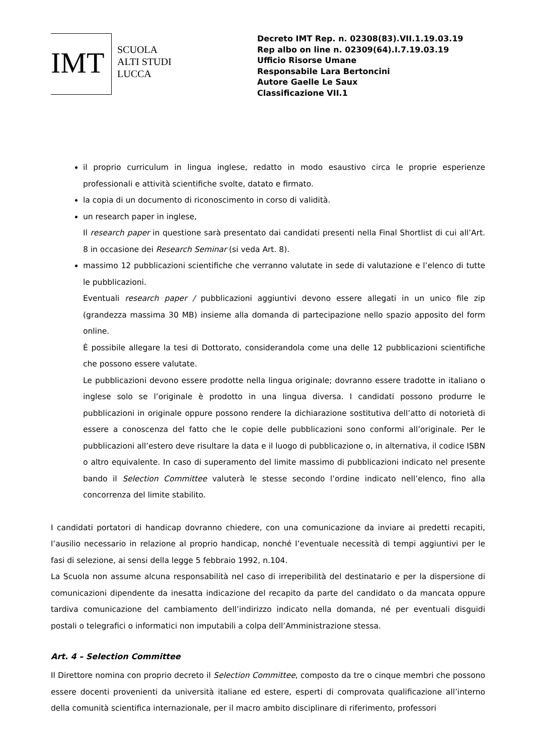IMT
SCUOLA
ALTI STUDI
LUCCA
Decreto IMT Rep. n. 02308(83).VII.1.19.03.19
Rep albo on line n. 02309(64).I.7.19.03.19
Ufficio Risorse Umane
Responsabile Lara Bertoncini
Autore Gaelle Le Saux
Classificazione VII.1
il proprio curriculum in lingua inglese, redatto in modo esaustivo circa le proprie esperienze professionali e attività scientifiche svolte, datato e firmato.
la copia di un documento di riconoscimento in corso di validità.
un research paper in inglese,
Il research paper in questione sarà presentato dai candidati presenti nella Final Shortlist di cui all’Art. 8 in occasione dei Research Seminar (si veda Art. 8).
massimo 12 pubblicazioni scientifiche che verranno valutate in sede di valutazione e l’elenco di tutte le pubblicazioni.
Eventuali research paper / pubblicazioni aggiuntivi devono essere allegati in un unico file zip (grandezza massima 30 MB) insieme alla domanda di partecipazione nello spazio apposito del form online.
È possibile allegare la tesi di Dottorato, considerandola come una delle 12 pubblicazioni scientifiche che possono essere valutate.
Le pubblicazioni devono essere prodotte nella lingua originale; dovranno essere tradotte in italiano o inglese solo se l’originale è prodotto in una lingua diversa. I candidati possono produrre le pubblicazioni in originale oppure possono rendere la dichiarazione sostitutiva dell’atto di notorietà di essere a conoscenza del fatto che le copie delle pubblicazioni sono conformi all’originale. Per le pubblicazioni all’estero deve risultare la data e il luogo di pubblicazione o, in alternativa, il codice ISBN o altro equivalente. In caso di superamento del limite massimo di pubblicazioni indicato nel presente bando il Selection Committee valuterà le stesse secondo l’ordine indicato nell’elenco, fino alla concorrenza del limite stabilito.
I candidati portatori di handicap dovranno chiedere, con una comunicazione da inviare ai predetti recapiti, l’ausilio necessario in relazione al proprio handicap, nonché l’eventuale necessità di tempi aggiuntivi per le fasi di selezione, ai sensi della legge 5 febbraio 1992, n.104.
La Scuola non assume alcuna responsabilità nel caso di irreperibilità del destinatario e per la dispersione di comunicazioni dipendente da inesatta indicazione del recapito da parte del candidato o da mancata oppure tardiva comunicazione del cambiamento dell’indirizzo indicato nella domanda, né per eventuali disguidi postali o telegrafici o informatici non imputabili a colpa dell’Amministrazione stessa.
Art. 4 – Selection Committee
Il Direttore nomina con proprio decreto il Selection Committee, composto da tre o cinque membri che possono essere docenti provenienti da università italiane ed estere, esperti di comprovata qualificazione all’interno della comunità scientifica internazionale, per il macro ambito disciplinare di riferimento, professori